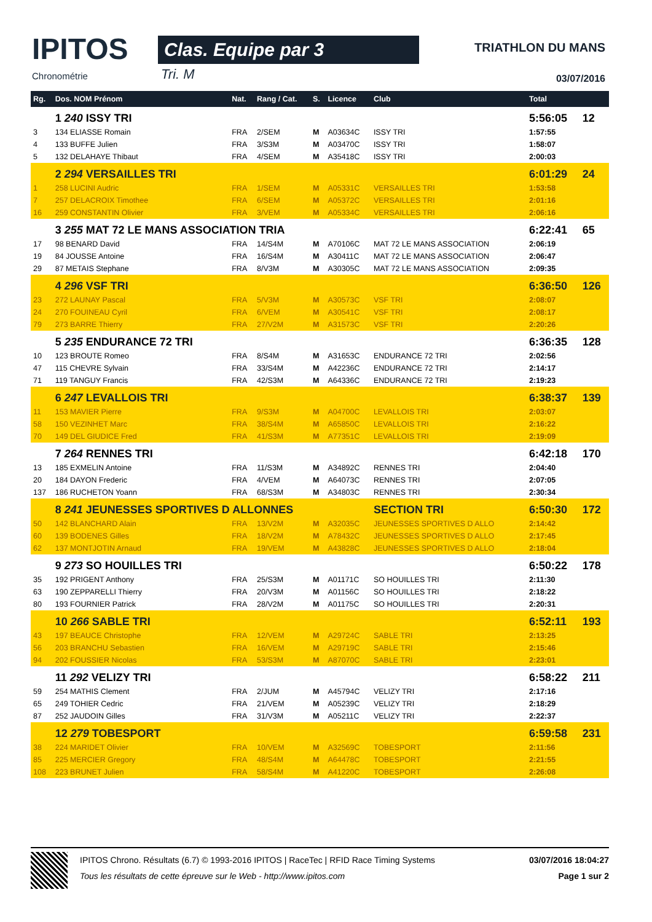IPITOS
Chronométrie
Clas. Equipe par 3
Tri. M
TRIATHLON DU MANS
03/07/2016
| Rg. | Dos. NOM Prénom | Nat. | Rang / Cat. | S. | Licence | Club | Total | |
| --- | --- | --- | --- | --- | --- | --- | --- | --- |
| | 1 240 ISSY TRI | | | | | | 5:56:05 | 12 |
| 3 | 134 ELIASSE Romain | FRA | 2/SEM | M | A03634C | ISSY TRI | 1:57:55 | |
| 4 | 133 BUFFE Julien | FRA | 3/S3M | M | A03470C | ISSY TRI | 1:58:07 | |
| 5 | 132 DELAHAYE Thibaut | FRA | 4/SEM | M | A35418C | ISSY TRI | 2:00:03 | |
| | 2 294 VERSAILLES TRI | | | | | | 6:01:29 | 24 |
| 1 | 258 LUCINI Audric | FRA | 1/SEM | M | A05331C | VERSAILLES TRI | 1:53:58 | |
| 7 | 257 DELACROIX Timothee | FRA | 6/SEM | M | A05372C | VERSAILLES TRI | 2:01:16 | |
| 16 | 259 CONSTANTIN Olivier | FRA | 3/VEM | M | A05334C | VERSAILLES TRI | 2:06:16 | |
| | 3 255 MAT 72 LE MANS ASSOCIATION TRIA | | | | | | 6:22:41 | 65 |
| 17 | 98 BENARD David | FRA | 14/S4M | M | A70106C | MAT 72 LE MANS ASSOCIATION | 2:06:19 | |
| 19 | 84 JOUSSE Antoine | FRA | 16/S4M | M | A30411C | MAT 72 LE MANS ASSOCIATION | 2:06:47 | |
| 29 | 87 METAIS Stephane | FRA | 8/V3M | M | A30305C | MAT 72 LE MANS ASSOCIATION | 2:09:35 | |
| | 4 296 VSF TRI | | | | | | 6:36:50 | 126 |
| 23 | 272 LAUNAY Pascal | FRA | 5/V3M | M | A30573C | VSF TRI | 2:08:07 | |
| 24 | 270 FOUINEAU Cyril | FRA | 6/VEM | M | A30541C | VSF TRI | 2:08:17 | |
| 79 | 273 BARRE Thierry | FRA | 27/V2M | M | A31573C | VSF TRI | 2:20:26 | |
| | 5 235 ENDURANCE 72 TRI | | | | | | 6:36:35 | 128 |
| 10 | 123 BROUTE Romeo | FRA | 8/S4M | M | A31653C | ENDURANCE 72 TRI | 2:02:56 | |
| 47 | 115 CHEVRE Sylvain | FRA | 33/S4M | M | A42236C | ENDURANCE 72 TRI | 2:14:17 | |
| 71 | 119 TANGUY Francis | FRA | 42/S3M | M | A64336C | ENDURANCE 72 TRI | 2:19:23 | |
| | 6 247 LEVALLOIS TRI | | | | | | 6:38:37 | 139 |
| 11 | 153 MAVIER Pierre | FRA | 9/S3M | M | A04700C | LEVALLOIS TRI | 2:03:07 | |
| 58 | 150 VEZINHET Marc | FRA | 38/S4M | M | A65850C | LEVALLOIS TRI | 2:16:22 | |
| 70 | 149 DEL GIUDICE Fred | FRA | 41/S3M | M | A77351C | LEVALLOIS TRI | 2:19:09 | |
| | 7 264 RENNES TRI | | | | | | 6:42:18 | 170 |
| 13 | 185 EXMELIN Antoine | FRA | 11/S3M | M | A34892C | RENNES TRI | 2:04:40 | |
| 20 | 184 DAYON Frederic | FRA | 4/VEM | M | A64073C | RENNES TRI | 2:07:05 | |
| 137 | 186 RUCHETON Yoann | FRA | 68/S3M | M | A34803C | RENNES TRI | 2:30:34 | |
| | 8 241 JEUNESSES SPORTIVES D ALLONNES | | | | | SECTION TRI | 6:50:30 | 172 |
| 50 | 142 BLANCHARD Alain | FRA | 13/V2M | M | A32035C | JEUNESSES SPORTIVES D ALLO | 2:14:42 | |
| 60 | 139 BODENES Gilles | FRA | 18/V2M | M | A78432C | JEUNESSES SPORTIVES D ALLO | 2:17:45 | |
| 62 | 137 MONTJOTIN Arnaud | FRA | 19/VEM | M | A43828C | JEUNESSES SPORTIVES D ALLO | 2:18:04 | |
| | 9 273 SO HOUILLES TRI | | | | | | 6:50:22 | 178 |
| 35 | 192 PRIGENT Anthony | FRA | 25/S3M | M | A01171C | SO HOUILLES TRI | 2:11:30 | |
| 63 | 190 ZEPPARELLI Thierry | FRA | 20/V3M | M | A01156C | SO HOUILLES TRI | 2:18:22 | |
| 80 | 193 FOURNIER Patrick | FRA | 28/V2M | M | A01175C | SO HOUILLES TRI | 2:20:31 | |
| | 10 266 SABLE TRI | | | | | | 6:52:11 | 193 |
| 43 | 197 BEAUCE Christophe | FRA | 12/VEM | M | A29724C | SABLE TRI | 2:13:25 | |
| 56 | 203 BRANCHU Sebastien | FRA | 16/VEM | M | A29719C | SABLE TRI | 2:15:46 | |
| 94 | 202 FOUSSIER Nicolas | FRA | 53/S3M | M | A87070C | SABLE TRI | 2:23:01 | |
| | 11 292 VELIZY TRI | | | | | | 6:58:22 | 211 |
| 59 | 254 MATHIS Clement | FRA | 2/JUM | M | A45794C | VELIZY TRI | 2:17:16 | |
| 65 | 249 TOHIER Cedric | FRA | 21/VEM | M | A05239C | VELIZY TRI | 2:18:29 | |
| 87 | 252 JAUDOIN Gilles | FRA | 31/V3M | M | A05211C | VELIZY TRI | 2:22:37 | |
| | 12 279 TOBESPORT | | | | | | 6:59:58 | 231 |
| 38 | 224 MARIDET Olivier | FRA | 10/VEM | M | A32569C | TOBESPORT | 2:11:56 | |
| 85 | 225 MERCIER Gregory | FRA | 48/S4M | M | A64478C | TOBESPORT | 2:21:55 | |
| 108 | 223 BRUNET Julien | FRA | 58/S4M | M | A41220C | TOBESPORT | 2:26:08 | |
IPITOS Chrono. Résultats (6.7) © 1993-2016 IPITOS | RaceTec | RFID Race Timing Systems
Tous les résultats de cette épreuve sur le Web - http://www.ipitos.com
03/07/2016 18:04:27
Page 1 sur 2